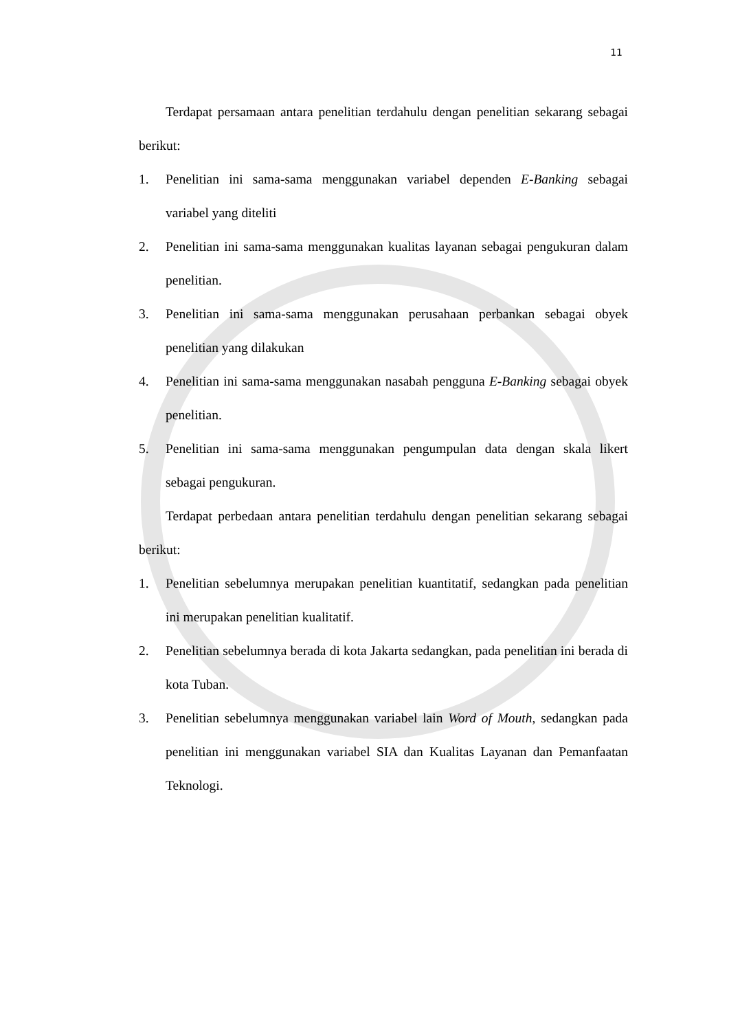11
Terdapat persamaan antara penelitian terdahulu dengan penelitian sekarang sebagai berikut:
1. Penelitian ini sama-sama menggunakan variabel dependen E-Banking sebagai variabel yang diteliti
2. Penelitian ini sama-sama menggunakan kualitas layanan sebagai pengukuran dalam penelitian.
3. Penelitian ini sama-sama menggunakan perusahaan perbankan sebagai obyek penelitian yang dilakukan
4. Penelitian ini sama-sama menggunakan nasabah pengguna E-Banking sebagai obyek penelitian.
5. Penelitian ini sama-sama menggunakan pengumpulan data dengan skala likert sebagai pengukuran.
Terdapat perbedaan antara penelitian terdahulu dengan penelitian sekarang sebagai berikut:
1. Penelitian sebelumnya merupakan penelitian kuantitatif, sedangkan pada penelitian ini merupakan penelitian kualitatif.
2. Penelitian sebelumnya berada di kota Jakarta sedangkan, pada penelitian ini berada di kota Tuban.
3. Penelitian sebelumnya menggunakan variabel lain Word of Mouth, sedangkan pada penelitian ini menggunakan variabel SIA dan Kualitas Layanan dan Pemanfaatan Teknologi.